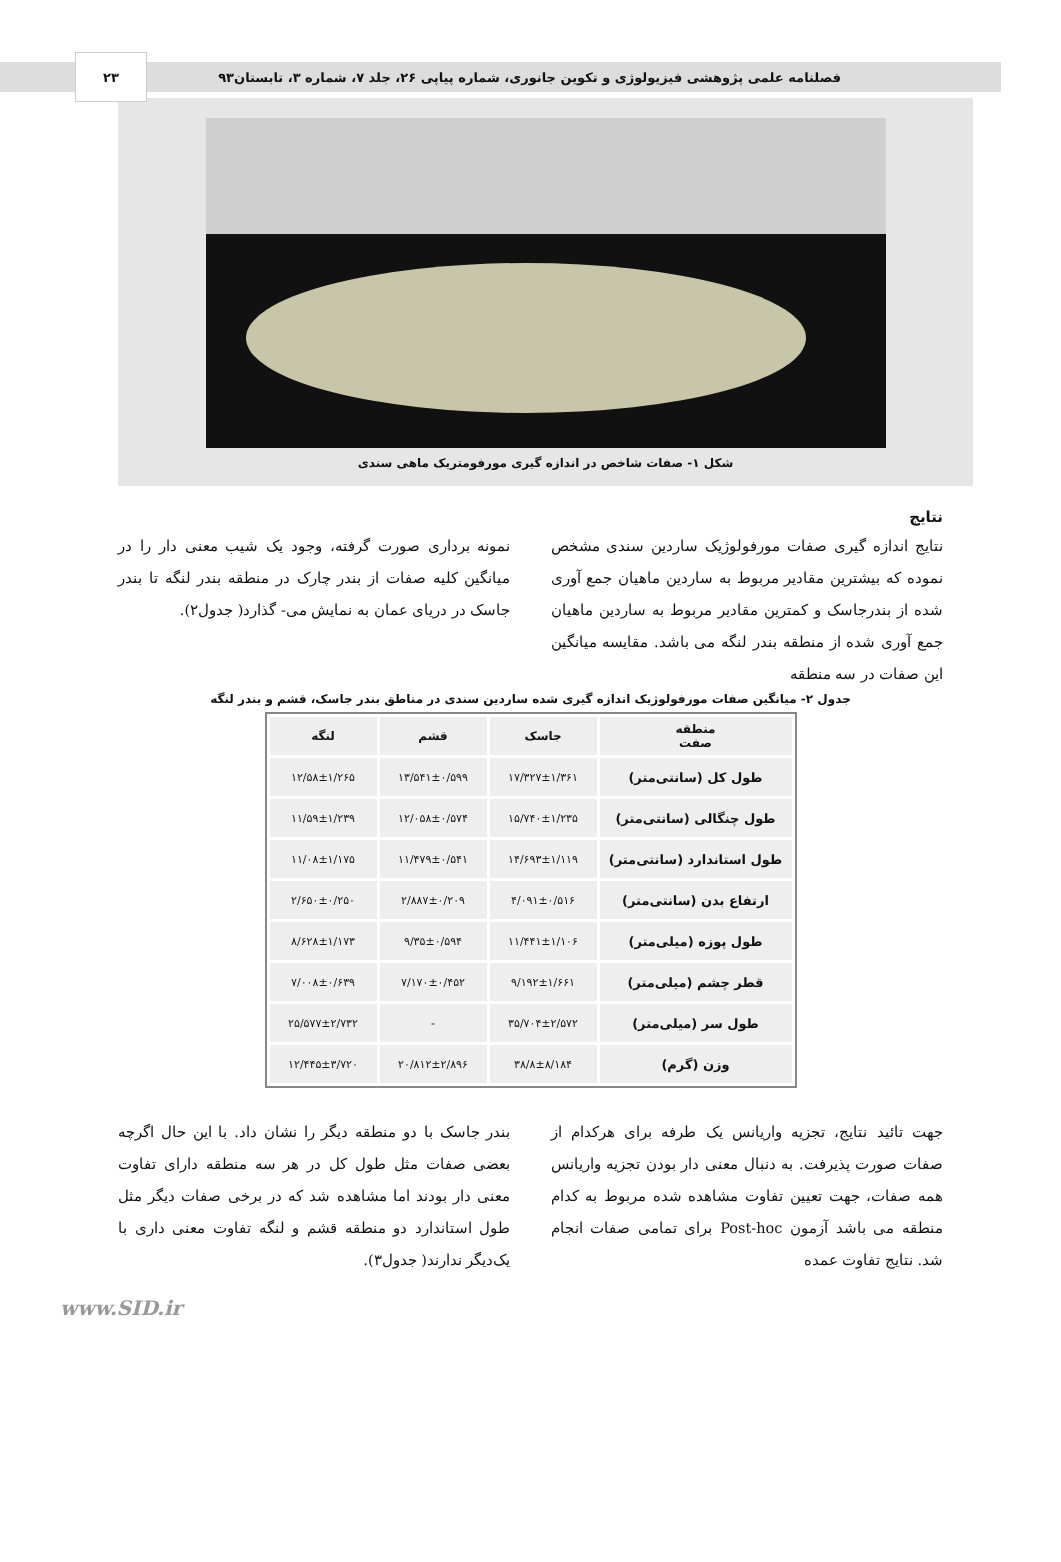فصلنامه علمی پژوهشی فیزیولوژی و تکوین جانوری، شماره پیاپی ۲۶، جلد ۷، شماره ۳، تابستان۹۳ ۲۳
شکل ۱- صفات شاخص در اندازه گیری مورفومتریک ماهی سندی
نتایج
نتایج اندازه گیری صفات مورفولوژیک ساردین سندی مشخص نموده که بیشترین مقادیر مربوط به ساردین ماهیان جمع آوری شده از بندرجاسک و کمترین مقادیر مربوط به ساردین ماهیان جمع آوری شده از منطقه بندر لنگه می باشد. مقایسه میانگین این صفات در سه منطقه
نمونه برداری صورت گرفته، وجود یک شیب معنی دار را در میانگین کلیه صفات از بندر چارک در منطقه بندر لنگه تا بندر جاسک در دریای عمان به نمایش می- گذارد( جدول۲).
جدول ۲- میانگین صفات مورفولوژیک اندازه گیری شده ساردین سندی در مناطق بندر جاسک، قشم و بندر لنگه
| منطقه صفت | جاسک | قشم | لنگه |
| --- | --- | --- | --- |
| طول کل (سانتی‌متر) | ۱۷/۳۲۷±۱/۳۶۱ | ۱۳/۵۴۱±۰/۵۹۹ | ۱۲/۵۸±۱/۲۶۵ |
| طول چنگالی (سانتی‌متر) | ۱۵/۷۴۰±۱/۲۳۵ | ۱۲/۰۵۸±۰/۵۷۴ | ۱۱/۵۹±۱/۲۳۹ |
| طول استاندارد (سانتی‌متر) | ۱۴/۶۹۳±۱/۱۱۹ | ۱۱/۴۷۹±۰/۵۴۱ | ۱۱/۰۸±۱/۱۷۵ |
| ارتفاع بدن (سانتی‌متر) | ۴/۰۹۱±۰/۵۱۶ | ۲/۸۸۷±۰/۲۰۹ | ۲/۶۵۰±۰/۲۵۰ |
| طول پوزه (میلی‌متر) | ۱۱/۴۴۱±۱/۱۰۶ | ۹/۳۵±۰/۵۹۴ | ۸/۶۲۸±۱/۱۷۳ |
| قطر چشم (میلی‌متر) | ۹/۱۹۲±۱/۶۶۱ | ۷/۱۷۰±۰/۴۵۲ | ۷/۰۰۸±۰/۶۳۹ |
| طول سر (میلی‌متر) | ۳۵/۷۰۴±۲/۵۷۲ | - | ۲۵/۵۷۷±۲/۷۳۲ |
| وزن (گرم) | ۳۸/۸±۸/۱۸۴ | ۲۰/۸۱۲±۲/۸۹۶ | ۱۲/۴۴۵±۳/۷۲۰ |
جهت تائید نتایج، تجزیه واریانس یک طرفه برای هرکدام از صفات صورت پذیرفت. به دنبال معنی دار بودن تجزیه واریانس همه صفات، جهت تعیین تفاوت مشاهده شده مربوط به کدام منطقه می باشد آزمون Post-hoc برای تمامی صفات انجام شد. نتایج تفاوت عمده
بندر جاسک با دو منطقه دیگر را نشان داد. با این حال اگرچه بعضی صفات مثل طول کل در هر سه منطقه دارای تفاوت معنی دار بودند اما مشاهده شد که در برخی صفات دیگر مثل طول استاندارد دو منطقه قشم و لنگه تفاوت معنی داری با یک‌دیگر ندارند( جدول۳).
www.SID.ir